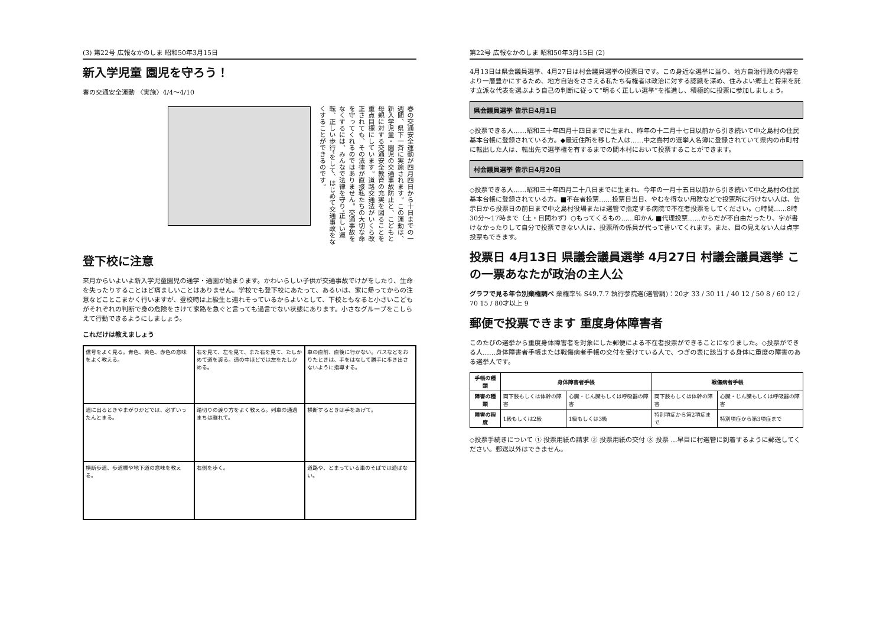(3) 第22号 広報なかのしま 昭和50年3月15日
新入学児童 園児を守ろう！
春の交通安全運動 〈実施〉4/4〜4/10
春の交通安全運動が四月四日から十日までの一週間、県下一斉に実施されます。この運動は、新入学児童・園児の交通事故防止と、こどもと母親に対する交通安全教育の充実を図ることを重点目標にしています。道路交通法がいくら改正されても、その法律が直接私たちの大切な命を守ってくれるのではありません。交通事故をなくするには、みんなで法律を守り“正しい運転、正しい歩行”をして、はじめて交通事故をなくすることができるのです。
登下校に注意
来月からいよいよ新入学児童園児の通学・通園が始まります。かわいらしい子供が交通事故でけがをしたり、生命を失ったりすることほど痛ましいことはありません。学校でも登下校にあたって、あるいは、家に帰ってからの注意などことこまかく行いますが、登校時は上級生と連れそっているからよいとして、下校ともなると小さいこどもがそれぞれの判断で身の危険をさけて家路を急ぐと言っても過言でない状態にあります。小さなグループをこしらえて行動できるようにしましょう。
これだけは教えましょう
信号をよく見る。青色、黄色、赤色の意味をよく教える。
右を見て、左を見て、また右を見て、たしかめて道を渡る。道の中ほどでは左をたしかめる。
車の直前、直後に行かない。バスなどをおりたときは、手をはなして勝手に歩き出さないように指導する。
道に出るときやまがりかどでは、必ずいったんとまる。
踏切りの渡り方をよく教える。列車の通過まちは離れて。
横断するときは手をあげて。
横断歩道、歩道橋や地下道の意味を教える。
右側を歩く。
道路や、とまっている車のそばでは遊ばない。
第22号 広報なかのしま 昭和50年3月15日 (2)
4月13日は県会議員選挙、4月27日は村会議員選挙の投票日です。この身近な選挙に当り、地方自治行政の内容をより一層豊かにするため、地方自治をささえる私たち有権者は政治に対する認識を深め、住みよい郷土と将来を託す立派な代表を選ぶよう自己の判断に従って“明るく正しい選挙”を推進し、積極的に投票に参加しましょう。
県会議員選挙 告示日4月1日
◇投票できる人……昭和三十年四月十四日までに生まれ、昨年の十二月十七日以前から引き続いて中之島村の住民基本台帳に登録されている方。◆最近住所を移した人は……中之島村の選挙人名簿に登録されていて県内の市町村に転出した人は、転出先で選挙権を有するまでの間本村において投票することができます。
村会議員選挙 告示日4月20日
◇投票できる人……昭和三十年四月二十八日までに生まれ、今年の一月十五日以前から引き続いて中之島村の住民基本台帳に登録されている方。■不在者投票……投票日当日、やむを得ない用務などで投票所に行けない人は、告示日から投票日の前日まで中之島村役場または選管で指定する病院で不在者投票をしてください。○時間……8時30分〜17時まで（土・日問わず）○もってくるもの……印かん ■代理投票……からだが不自由だったり、字が書けなかったりして自分で投票できない人は、投票所の係員が代って書いてくれます。また、目の見えない人は点字投票もできます。
投票日 4月13日 県議会議員選挙 4月27日 村議会議員選挙 この一票あなたが政治の主人公
グラフで見る年令別棄権調べ 棄権率% S49.7.7 執行参院選(選管調)：20才 33 / 30 11 / 40 12 / 50 8 / 60 12 / 70 15 / 80才以上 9
郵便で投票できます 重度身体障害者
このたびの選挙から重度身体障害者を対象にした郵便による不在者投票ができることになりました。◇投票ができる人……身体障害者手帳または戦傷病者手帳の交付を受けている人で、つぎの表に該当する身体に重度の障害のある選挙人です。
| 手帳の種類 | 身体障害者手帳 | | 戦傷病者手帳 | |
| --- | --- | --- | --- | --- |
| 障害の種類 | 両下肢もしくは体幹の障害 | 心臓・じん臓もしくは呼吸器の障害 | 両下肢もしくは体幹の障害 | 心臓・じん臓もしくは呼吸器の障害 |
| 障害の程度 | 1級もしくは2級 | 1級もしくは3級 | 特別項症から第2項症まで | 特別項症から第3項症まで |
◇投票手続きについて ① 投票用紙の請求 ② 投票用紙の交付 ③ 投票 …早目に村選管に到着するように郵送してください。郵送以外はできません。